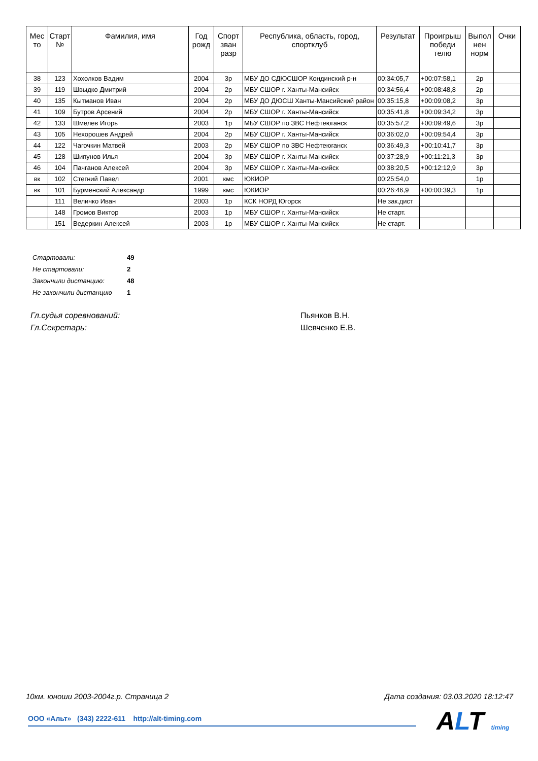| Мес то | Старт № | Фамилия, имя | Год рожд | Спорт зван разр | Республика, область, город, спортклуб | Результат | Проигрыш победи телю | Выпол нен норм | Очки |
| --- | --- | --- | --- | --- | --- | --- | --- | --- | --- |
| 38 | 123 | Хохолков Вадим | 2004 | 3р | МБУ ДО СДЮСШОР Кондинский р-н | 00:34:05,7 | +00:07:58,1 | 2р | |
| 39 | 119 | Швыдко Дмитрий | 2004 | 2р | МБУ СШОР г. Ханты-Мансийск | 00:34:56,4 | +00:08:48,8 | 2р | |
| 40 | 135 | Кытманов Иван | 2004 | 2р | МБУ ДО ДЮСШ Ханты-Мансийский район | 00:35:15,8 | +00:09:08,2 | 3р | |
| 41 | 109 | Бутров Арсений | 2004 | 2р | МБУ СШОР г. Ханты-Мансийск | 00:35:41,8 | +00:09:34,2 | 3р | |
| 42 | 133 | Шмелев Игорь | 2003 | 1р | МБУ СШОР по ЗВС Нефтеюганск | 00:35:57,2 | +00:09:49,6 | 3р | |
| 43 | 105 | Нехорошев Андрей | 2004 | 2р | МБУ СШОР г. Ханты-Мансийск | 00:36:02,0 | +00:09:54,4 | 3р | |
| 44 | 122 | Чагочкин Матвей | 2003 | 2р | МБУ СШОР по ЗВС Нефтеюганск | 00:36:49,3 | +00:10:41,7 | 3р | |
| 45 | 128 | Шипунов Илья | 2004 | 3р | МБУ СШОР г. Ханты-Мансийск | 00:37:28,9 | +00:11:21,3 | 3р | |
| 46 | 104 | Пачганов Алексей | 2004 | 3р | МБУ СШОР г. Ханты-Мансийск | 00:38:20,5 | +00:12:12,9 | 3р | |
| вк | 102 | Стегний Павел | 2001 | кмс | ЮКИОР | 00:25:54,0 | | 1р | |
| вк | 101 | Бурменский Александр | 1999 | кмс | ЮКИОР | 00:26:46,9 | +00:00:39,3 | 1р | |
| | 111 | Величко Иван | 2003 | 1р | КСК НОРД Югорск | Не зак.дист | | | |
| | 148 | Громов Виктор | 2003 | 1р | МБУ СШОР г. Ханты-Мансийск | Не старт. | | | |
| | 151 | Ведеркин Алексей | 2003 | 1р | МБУ СШОР г. Ханты-Мансийск | Не старт. | | | |
| Стартовали: | 49 |
| Не стартовали: | 2 |
| Закончили дистанцию: | 48 |
| Не закончили дистанцию | 1 |
Гл.судья соревнований: Пьянков В.Н.
Гл.Секретарь: Шевченко Е.В.
10км. юноши 2003-2004г.р. Страница 2 Дата создания: 03.03.2020 18:12:47
ООО «Альт» (343) 2222-611 http://alt-timing.com ALT timing